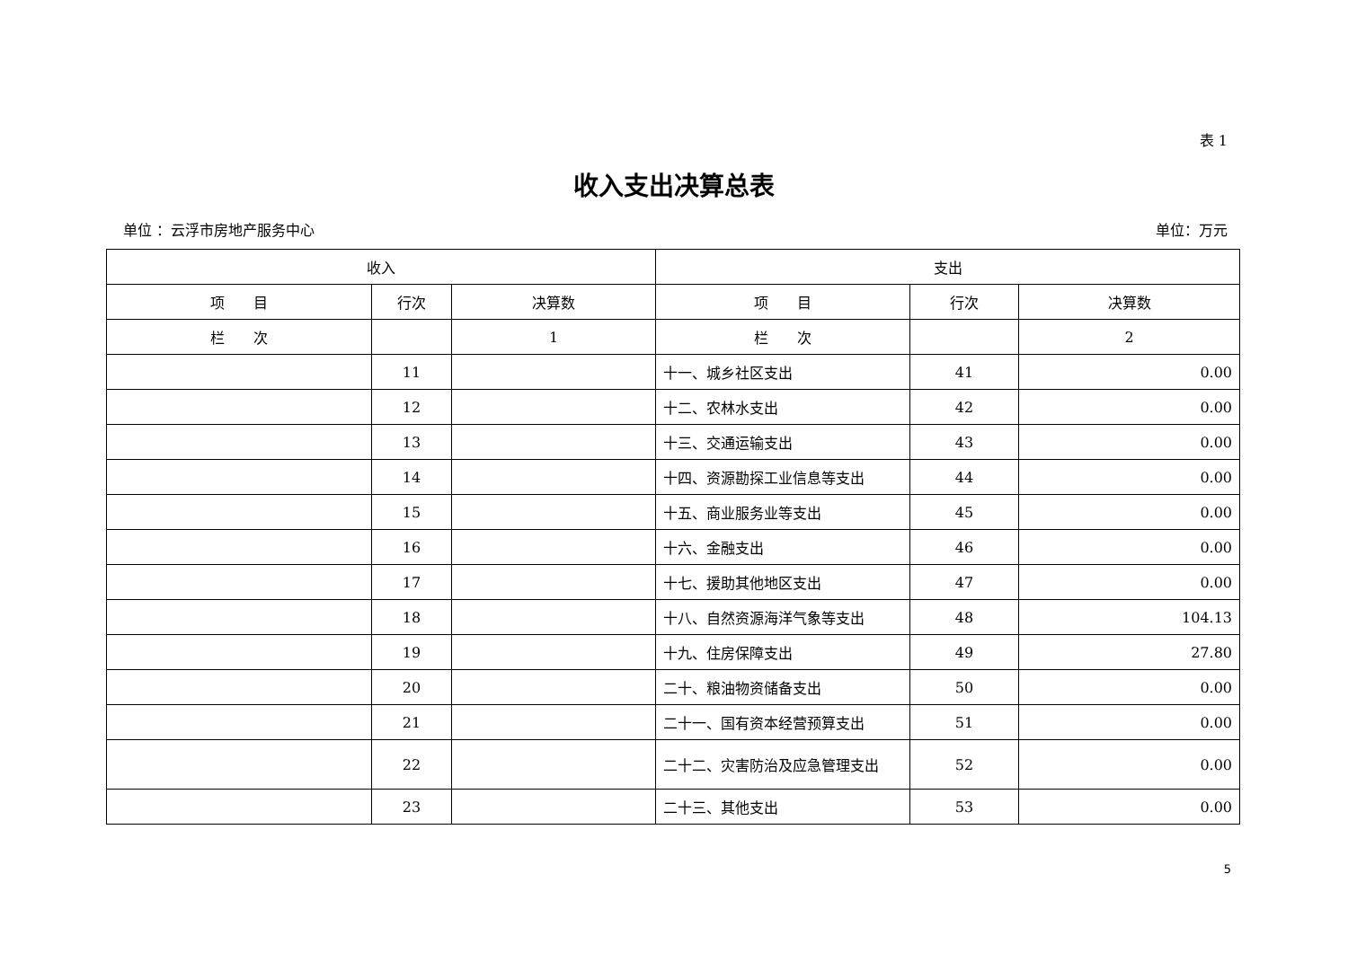表 1
收入支出决算总表
单位 ：云浮市房地产服务中心 单位：万元
| 收入 | | | 支出 | | |
| --- | --- | --- | --- | --- | --- |
| 项 目 | 行次 | 决算数 | 项 目 | 行次 | 决算数 |
| 栏 次 | | 1 | 栏 次 | | 2 |
| | 11 | | 十一、城乡社区支出 | 41 | 0.00 |
| | 12 | | 十二、农林水支出 | 42 | 0.00 |
| | 13 | | 十三、交通运输支出 | 43 | 0.00 |
| | 14 | | 十四、资源勘探工业信息等支出 | 44 | 0.00 |
| | 15 | | 十五、商业服务业等支出 | 45 | 0.00 |
| | 16 | | 十六、金融支出 | 46 | 0.00 |
| | 17 | | 十七、援助其他地区支出 | 47 | 0.00 |
| | 18 | | 十八、自然资源海洋气象等支出 | 48 | 104.13 |
| | 19 | | 十九、住房保障支出 | 49 | 27.80 |
| | 20 | | 二十、粮油物资储备支出 | 50 | 0.00 |
| | 21 | | 二十一、国有资本经营预算支出 | 51 | 0.00 |
| | 22 | | 二十二、灾害防治及应急管理支出 | 52 | 0.00 |
| | 23 | | 二十三、其他支出 | 53 | 0.00 |
5